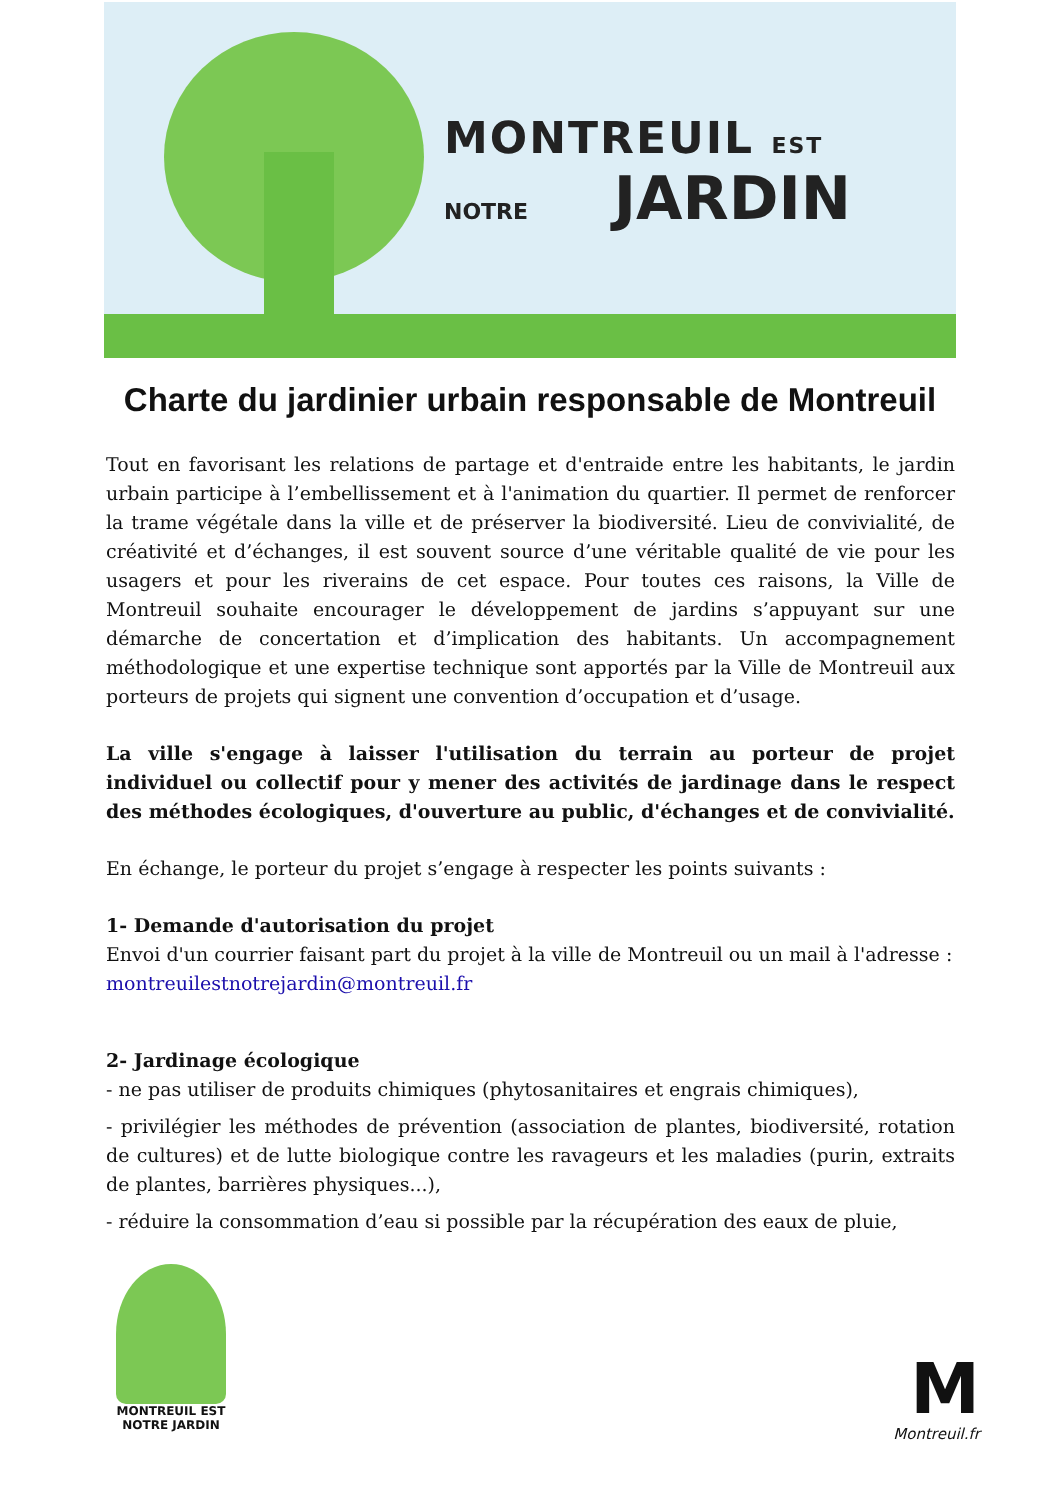MONTREUIL EST
NOTRE JARDIN
Charte du jardinier urbain responsable de Montreuil
Tout en favorisant les relations de partage et d'entraide entre les habitants, le jardin urbain participe à l’embellissement et à l'animation du quartier. Il permet de renforcer la trame végétale dans la ville et de préserver la biodiversité. Lieu de convivialité, de créativité et d’échanges, il est souvent source d’une véritable qualité de vie pour les usagers et pour les riverains de cet espace. Pour toutes ces raisons, la Ville de Montreuil souhaite encourager le développement de jardins s’appuyant sur une démarche de concertation et d’implication des habitants. Un accompagnement méthodologique et une expertise technique sont apportés par la Ville de Montreuil aux porteurs de projets qui signent une convention d’occupation et d’usage.
La ville s'engage à laisser l'utilisation du terrain au porteur de projet individuel ou collectif pour y mener des activités de jardinage dans le respect des méthodes écologiques, d'ouverture au public, d'échanges et de convivialité.
En échange, le porteur du projet s’engage à respecter les points suivants :
1- Demande d'autorisation du projet
Envoi d'un courrier faisant part du projet à la ville de Montreuil ou un mail à l'adresse :
montreuilestnotrejardin@montreuil.fr
2- Jardinage écologique
- ne pas utiliser de produits chimiques (phytosanitaires et engrais chimiques),
- privilégier les méthodes de prévention (association de plantes, biodiversité, rotation de cultures) et de lutte biologique contre les ravageurs et les maladies (purin, extraits de plantes, barrières physiques...),
- réduire la consommation d’eau si possible par la récupération des eaux de pluie,
MONTREUIL EST
NOTRE JARDIN
M
Montreuil.fr